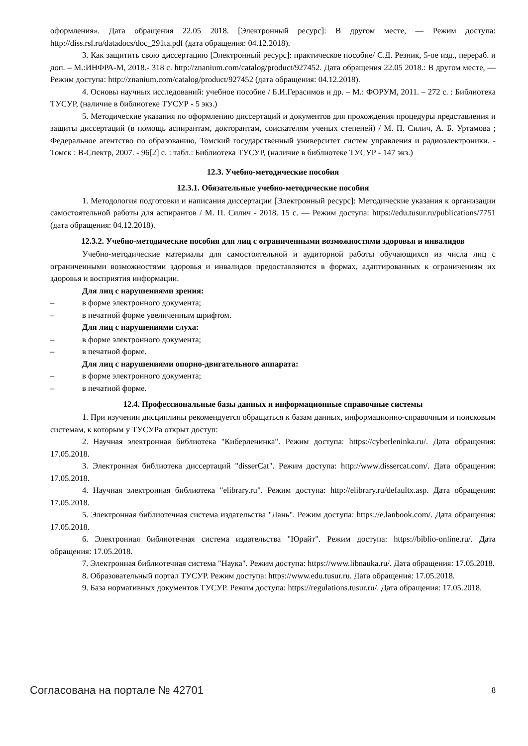оформления». Дата обращения 22.05 2018. [Электронный ресурс]: В другом месте, — Режим доступа: http://diss.rsl.ru/datadocs/doc_291ta.pdf (дата обращения: 04.12.2018).
3. Как защитить свою диссертацию [Электронный ресурс]: практическое пособие/ С.Д. Резник, 5-ое изд., перераб. и доп. – М.:ИНФРА-М, 2018.- 318 с. http://znanium.com/catalog/product/927452. Дата обращения 22.05 2018.: В другом месте, — Режим доступа: http://znanium.com/catalog/product/927452 (дата обращения: 04.12.2018).
4. Основы научных исследований: учебное пособие / Б.И.Герасимов и др. – М.: ФОРУМ, 2011. – 272 с. : Библиотека ТУСУР, (наличие в библиотеке ТУСУР - 5 экз.)
5. Методические указания по оформлению диссертаций и документов для прохождения процедуры представления и защиты диссертаций (в помощь аспирантам, докторантам, соискателям ученых степеней) / М. П. Силич, А. Б. Уртамова ; Федеральное агентство по образованию, Томский государственный университет систем управления и радиоэлектроники. - Томск : В-Спектр, 2007. - 96[2] с. : табл.: Библиотека ТУСУР, (наличие в библиотеке ТУСУР - 147 экз.)
12.3. Учебно-методические пособия
12.3.1. Обязательные учебно-методические пособия
1. Методология подготовки и написания диссертации [Электронный ресурс]: Методические указания к организации самостоятельной работы для аспирантов / М. П. Силич - 2018. 15 с. — Режим доступа: https://edu.tusur.ru/publications/7751 (дата обращения: 04.12.2018).
12.3.2. Учебно-методические пособия для лиц с ограниченными возможностями здоровья и инвалидов
Учебно-методические материалы для самостоятельной и аудиторной работы обучающихся из числа лиц с ограниченными возможностями здоровья и инвалидов предоставляются в формах, адаптированных к ограничениям их здоровья и восприятия информации.
Для лиц с нарушениями зрения:
– в форме электронного документа;
– в печатной форме увеличенным шрифтом.
Для лиц с нарушениями слуха:
– в форме электронного документа;
– в печатной форме.
Для лиц с нарушениями опорно-двигательного аппарата:
– в форме электронного документа;
– в печатной форме.
12.4. Профессиональные базы данных и информационные справочные системы
1. При изучении дисциплины рекомендуется обращаться к базам данных, информационно-справочным и поисковым системам, к которым у ТУСУРа открыт доступ:
2. Научная электронная библиотека "Киберленинка". Режим доступа: https://cyberleninka.ru/. Дата обращения: 17.05.2018.
3. Электронная библиотека диссертаций "disserCat". Режим доступа: http://www.dissercat.com/. Дата обращения: 17.05.2018.
4. Научная электронная библиотека "elibrary.ru". Режим доступа: http://elibrary.ru/defaultx.asp. Дата обращения: 17.05.2018.
5. Электронная библиотечная система издательства "Лань". Режим доступа: https://e.lanbook.com/. Дата обращения: 17.05.2018.
6. Электронная библиотечная система издательства "Юрайт". Режим доступа: https://biblio-online.ru/. Дата обращения: 17.05.2018.
7. Электронная библиотечная система "Наука". Режим доступа: https://www.libnauka.ru/. Дата обращения: 17.05.2018.
8. Образовательный портал ТУСУР. Режим доступа: https://www.edu.tusur.ru. Дата обращения: 17.05.2018.
9. База нормативных документов ТУСУР. Режим доступа: https://regulations.tusur.ru/. Дата обращения: 17.05.2018.
Согласована на портале № 42701 8